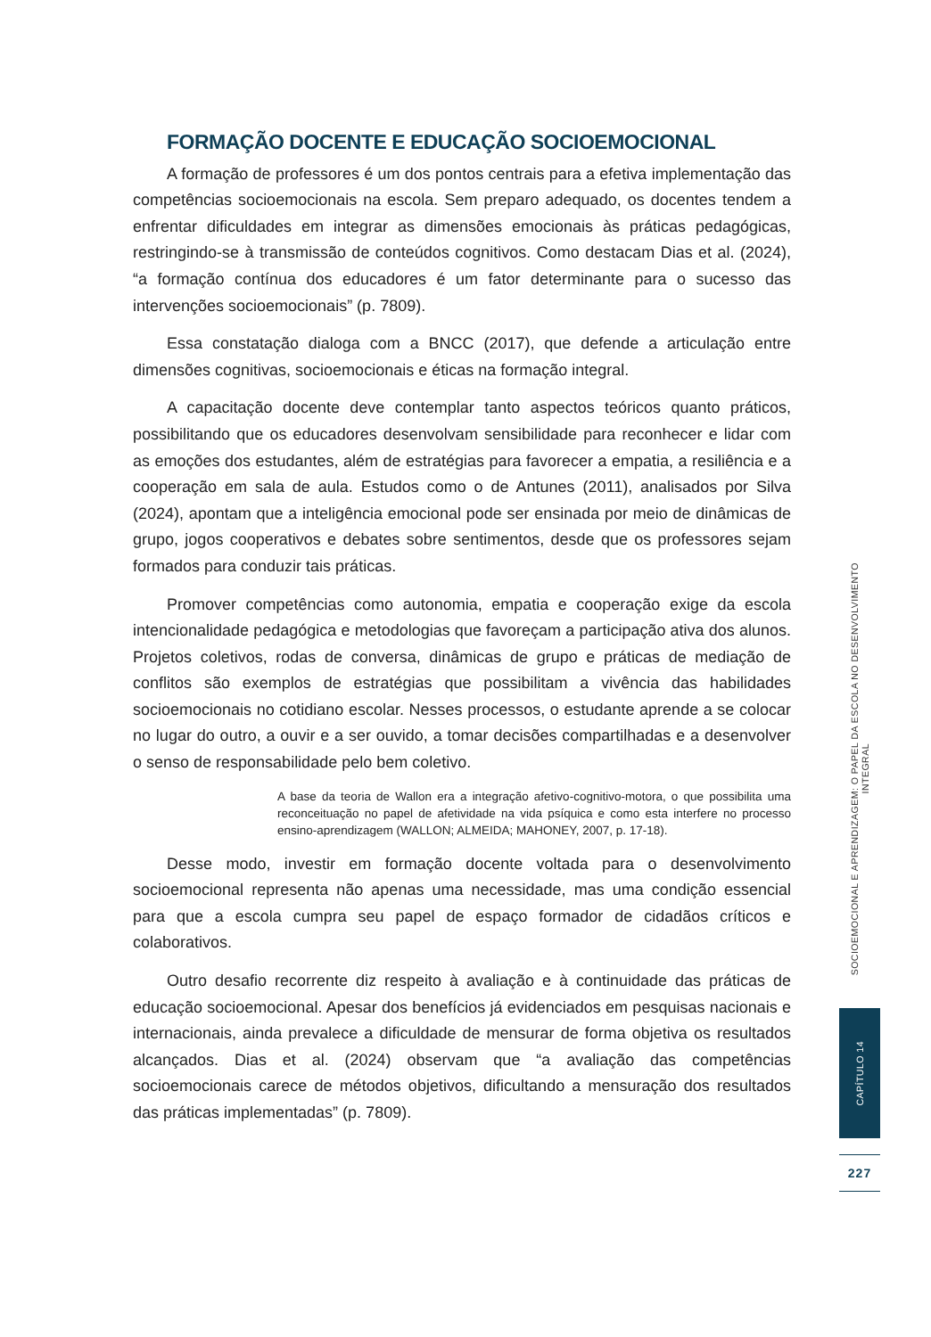FORMAÇÃO DOCENTE E EDUCAÇÃO SOCIOEMOCIONAL
A formação de professores é um dos pontos centrais para a efetiva implementação das competências socioemocionais na escola. Sem preparo adequado, os docentes tendem a enfrentar dificuldades em integrar as dimensões emocionais às práticas pedagógicas, restringindo-se à transmissão de conteúdos cognitivos. Como destacam Dias et al. (2024), “a formação contínua dos educadores é um fator determinante para o sucesso das intervenções socioemocionais” (p. 7809).
Essa constatação dialoga com a BNCC (2017), que defende a articulação entre dimensões cognitivas, socioemocionais e éticas na formação integral.
A capacitação docente deve contemplar tanto aspectos teóricos quanto práticos, possibilitando que os educadores desenvolvam sensibilidade para reconhecer e lidar com as emoções dos estudantes, além de estratégias para favorecer a empatia, a resiliência e a cooperação em sala de aula. Estudos como o de Antunes (2011), analisados por Silva (2024), apontam que a inteligência emocional pode ser ensinada por meio de dinâmicas de grupo, jogos cooperativos e debates sobre sentimentos, desde que os professores sejam formados para conduzir tais práticas.
Promover competências como autonomia, empatia e cooperação exige da escola intencionalidade pedagógica e metodologias que favoreçam a participação ativa dos alunos. Projetos coletivos, rodas de conversa, dinâmicas de grupo e práticas de mediação de conflitos são exemplos de estratégias que possibilitam a vivência das habilidades socioemocionais no cotidiano escolar. Nesses processos, o estudante aprende a se colocar no lugar do outro, a ouvir e a ser ouvido, a tomar decisões compartilhadas e a desenvolver o senso de responsabilidade pelo bem coletivo.
A base da teoria de Wallon era a integração afetivo-cognitivo-motora, o que possibilita uma reconceituação no papel de afetividade na vida psíquica e como esta interfere no processo ensino-aprendizagem (WALLON; ALMEIDA; MAHONEY, 2007, p. 17-18).
Desse modo, investir em formação docente voltada para o desenvolvimento socioemocional representa não apenas uma necessidade, mas uma condição essencial para que a escola cumpra seu papel de espaço formador de cidadãos críticos e colaborativos.
Outro desafio recorrente diz respeito à avaliação e à continuidade das práticas de educação socioemocional. Apesar dos benefícios já evidenciados em pesquisas nacionais e internacionais, ainda prevalece a dificuldade de mensurar de forma objetiva os resultados alcançados. Dias et al. (2024) observam que “a avaliação das competências socioemocionais carece de métodos objetivos, dificultando a mensuração dos resultados das práticas implementadas” (p. 7809).
SOCIOEMOCIONAL E APRENDIZAGEM: O PAPEL DA ESCOLA NO DESENVOLVIMENTO INTEGRAL
CAPÍTULO 14
227